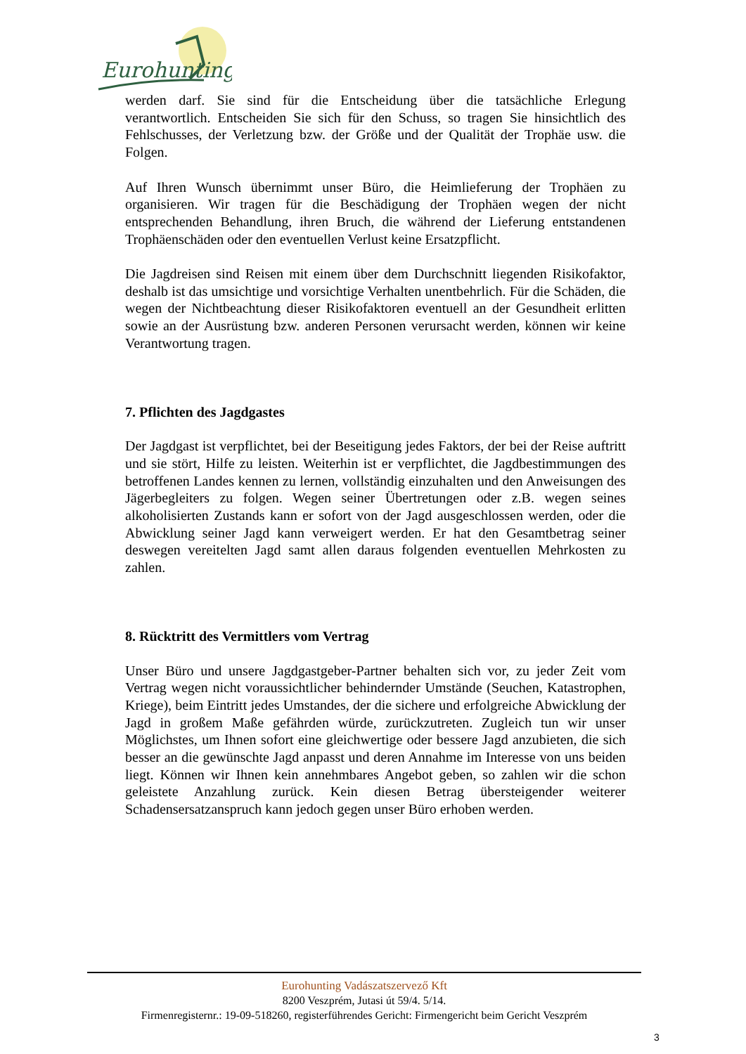Eurohunting
werden darf. Sie sind für die Entscheidung über die tatsächliche Erlegung verantwortlich. Entscheiden Sie sich für den Schuss, so tragen Sie hinsichtlich des Fehlschusses, der Verletzung bzw. der Größe und der Qualität der Trophäe usw. die Folgen.
Auf Ihren Wunsch übernimmt unser Büro, die Heimlieferung der Trophäen zu organisieren. Wir tragen für die Beschädigung der Trophäen wegen der nicht entsprechenden Behandlung, ihren Bruch, die während der Lieferung entstandenen Trophäenschäden oder den eventuellen Verlust keine Ersatzpflicht.
Die Jagdreisen sind Reisen mit einem über dem Durchschnitt liegenden Risikofaktor, deshalb ist das umsichtige und vorsichtige Verhalten unentbehrlich. Für die Schäden, die wegen der Nichtbeachtung dieser Risikofaktoren eventuell an der Gesundheit erlitten sowie an der Ausrüstung bzw. anderen Personen verursacht werden, können wir keine Verantwortung tragen.
7. Pflichten des Jagdgastes
Der Jagdgast ist verpflichtet, bei der Beseitigung jedes Faktors, der bei der Reise auftritt und sie stört, Hilfe zu leisten. Weiterhin ist er verpflichtet, die Jagdbestimmungen des betroffenen Landes kennen zu lernen, vollständig einzuhalten und den Anweisungen des Jägerbegleiters zu folgen. Wegen seiner Übertretungen oder z.B. wegen seines alkoholisierten Zustands kann er sofort von der Jagd ausgeschlossen werden, oder die Abwicklung seiner Jagd kann verweigert werden. Er hat den Gesamtbetrag seiner deswegen vereitelten Jagd samt allen daraus folgenden eventuellen Mehrkosten zu zahlen.
8. Rücktritt des Vermittlers vom Vertrag
Unser Büro und unsere Jagdgastgeber-Partner behalten sich vor, zu jeder Zeit vom Vertrag wegen nicht voraussichtlicher behindernder Umstände (Seuchen, Katastrophen, Kriege), beim Eintritt jedes Umstandes, der die sichere und erfolgreiche Abwicklung der Jagd in großem Maße gefährden würde, zurückzutreten. Zugleich tun wir unser Möglichstes, um Ihnen sofort eine gleichwertige oder bessere Jagd anzubieten, die sich besser an die gewünschte Jagd anpasst und deren Annahme im Interesse von uns beiden liegt. Können wir Ihnen kein annehmbares Angebot geben, so zahlen wir die schon geleistete Anzahlung zurück. Kein diesen Betrag übersteigender weiterer Schadensersatzanspruch kann jedoch gegen unser Büro erhoben werden.
Eurohunting Vadászatszervező Kft
8200 Veszprém, Jutasi út 59/4. 5/14.
Firmenregisternr.: 19-09-518260, registerführendes Gericht: Firmengericht beim Gericht Veszprém
3